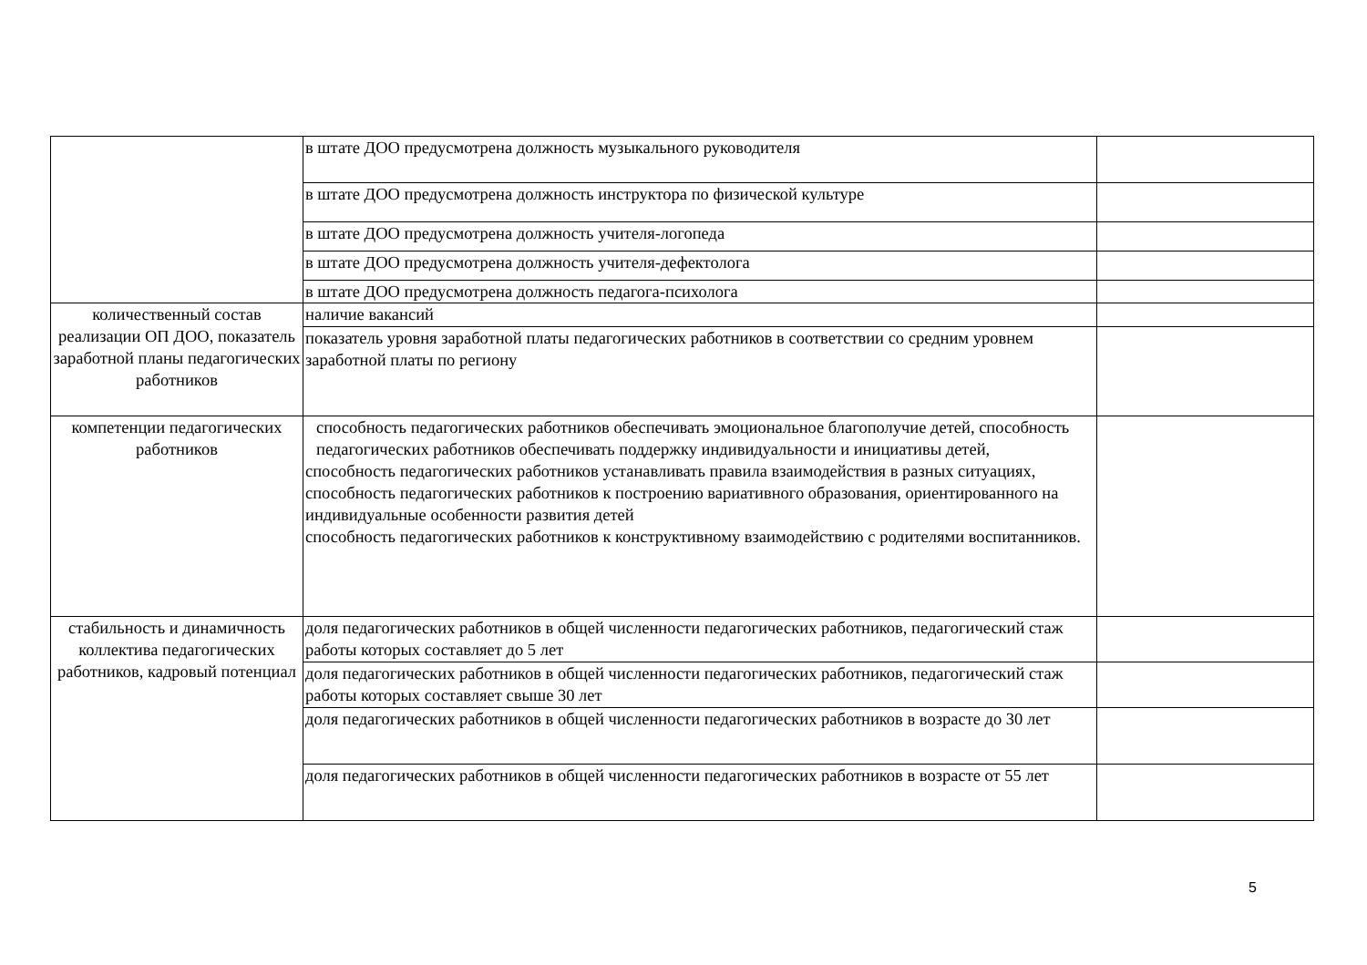| | в штате ДОО предусмотрена должность музыкального руководителя | |
| | в штате ДОО предусмотрена должность инструктора по физической культуре | |
| | в штате ДОО предусмотрена должность учителя-логопеда | |
| | в штате ДОО предусмотрена должность учителя-дефектолога | |
| | в штате ДОО предусмотрена должность педагога-психолога | |
| количественный состав реализации ОП ДОО, показатель заработной планы педагогических работников | наличие вакансий | |
| | показатель уровня заработной платы педагогических работников в соответствии со средним уровнем заработной платы по региону | |
| компетенции педагогических работников | способность педагогических работников обеспечивать эмоциональное благополучие детей, способность педагогических работников обеспечивать поддержку индивидуальности и инициативы детей, способность педагогических работников устанавливать правила взаимодействия в разных ситуациях, способность педагогических работников к построению вариативного образования, ориентированного на индивидуальные особенности развития детей способность педагогических работников к конструктивному взаимодействию с родителями воспитанников. | |
| стабильность и динамичность коллектива педагогических работников, кадровый потенциал | доля педагогических работников в общей численности педагогических работников, педагогический стаж работы которых составляет до 5 лет | |
| | доля педагогических работников в общей численности педагогических работников, педагогический стаж работы которых составляет свыше 30 лет | |
| | доля педагогических работников в общей численности педагогических работников в возрасте до 30 лет | |
| | доля педагогических работников в общей численности педагогических работников в возрасте от 55 лет | |
5